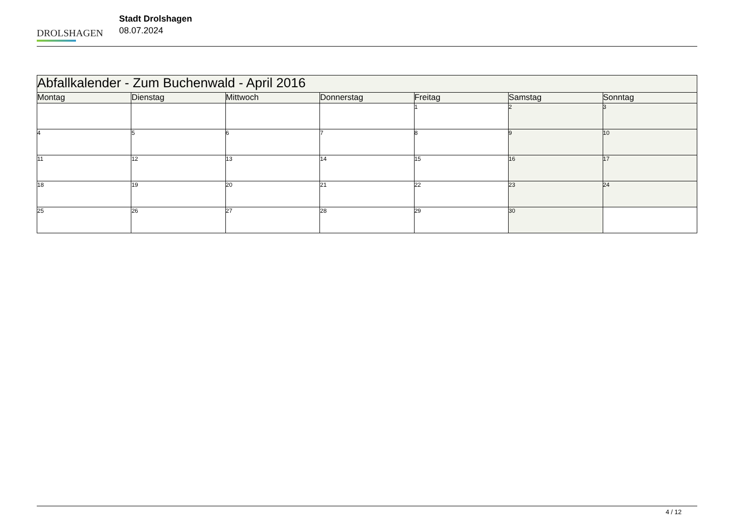DROLSHAGEN
Stadt Drolshagen
08.07.2024
| Abfallkalender - Zum Buchenwald - April 2016 | | | | | | |
| --- | --- | --- | --- | --- | --- | --- |
| Montag | Dienstag | Mittwoch | Donnerstag | Freitag | Samstag | Sonntag |
| | | | | 1 | 2 | 3 |
| 4 | 5 | 6 | 7 | 8 | 9 | 10 |
| 11 | 12 | 13 | 14 | 15 | 16 | 17 |
| 18 | 19 | 20 | 21 | 22 | 23 | 24 |
| 25 | 26 | 27 | 28 | 29 | 30 | |
4 / 12